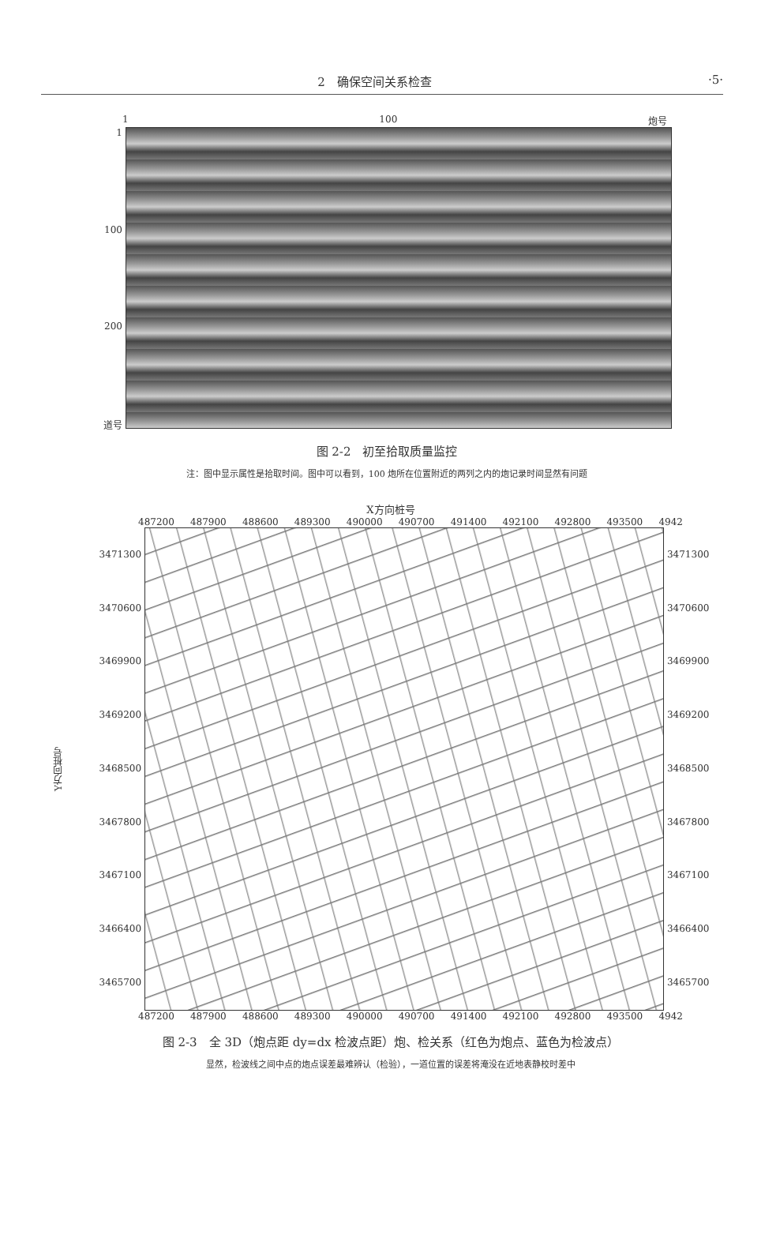2　确保空间关系检查 ·5·
1 100 炮号
1
100
200
道号
图 2-2　初至拾取质量监控
注：图中显示属性是拾取时间。图中可以看到，100 炮所在位置附近的两列之内的炮记录时间显然有问题
X方向桩号
487200 487900 488600 489300 490000 490700 491400 492100 492800 493500 4942
Y方向桩号
3471300
3470600
3469900
3469200
3468500
3467800
3467100
3466400
3465700
3471300
3470600
3469900
3469200
3468500
3467800
3467100
3466400
3465700
487200 487900 488600 489300 490000 490700 491400 492100 492800 493500 4942
图 2-3　全 3D（炮点距 dy=dx 检波点距）炮、检关系（红色为炮点、蓝色为检波点）
显然，检波线之间中点的炮点误差最难辨认（检验），一道位置的误差将淹没在近地表静校时差中